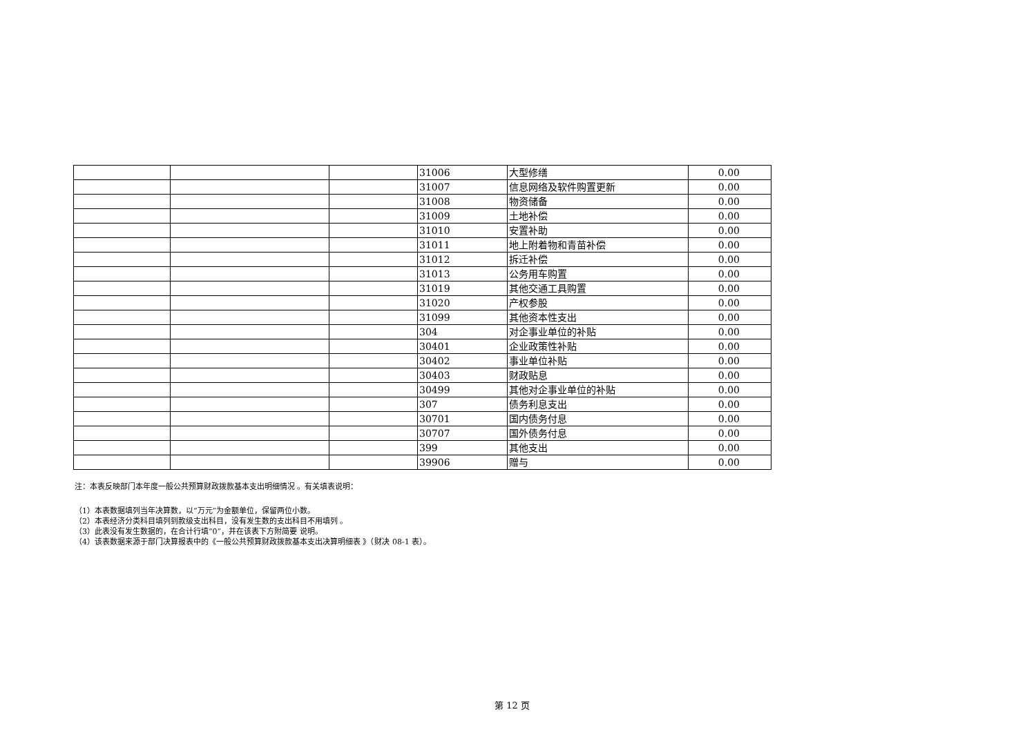| | | | 31006 | 大型修缮 | 0.00 |
| | | | 31007 | 信息网络及软件购置更新 | 0.00 |
| | | | 31008 | 物资储备 | 0.00 |
| | | | 31009 | 土地补偿 | 0.00 |
| | | | 31010 | 安置补助 | 0.00 |
| | | | 31011 | 地上附着物和青苗补偿 | 0.00 |
| | | | 31012 | 拆迁补偿 | 0.00 |
| | | | 31013 | 公务用车购置 | 0.00 |
| | | | 31019 | 其他交通工具购置 | 0.00 |
| | | | 31020 | 产权参股 | 0.00 |
| | | | 31099 | 其他资本性支出 | 0.00 |
| | | | 304 | 对企事业单位的补贴 | 0.00 |
| | | | 30401 | 企业政策性补贴 | 0.00 |
| | | | 30402 | 事业单位补贴 | 0.00 |
| | | | 30403 | 财政贴息 | 0.00 |
| | | | 30499 | 其他对企事业单位的补贴 | 0.00 |
| | | | 307 | 债务利息支出 | 0.00 |
| | | | 30701 | 国内债务付息 | 0.00 |
| | | | 30707 | 国外债务付息 | 0.00 |
| | | | 399 | 其他支出 | 0.00 |
| | | | 39906 | 赠与 | 0.00 |
注：本表反映部门本年度一般公共预算财政拨款基本支出明细情况 。有关填表说明：
（1）本表数据填列当年决算数，以“万元”为金额单位，保留两位小数。
（2）本表经济分类科目填列到款级支出科目，没有发生数的支出科目不用填列 。
（3）此表没有发生数据的，在合计行填“0”，并在该表下方附简要 说明。
（4）该表数据来源于部门决算报表中的《一般公共预算财政拨款基本支出决算明细表 》（财决 08-1 表）。
第 12 页